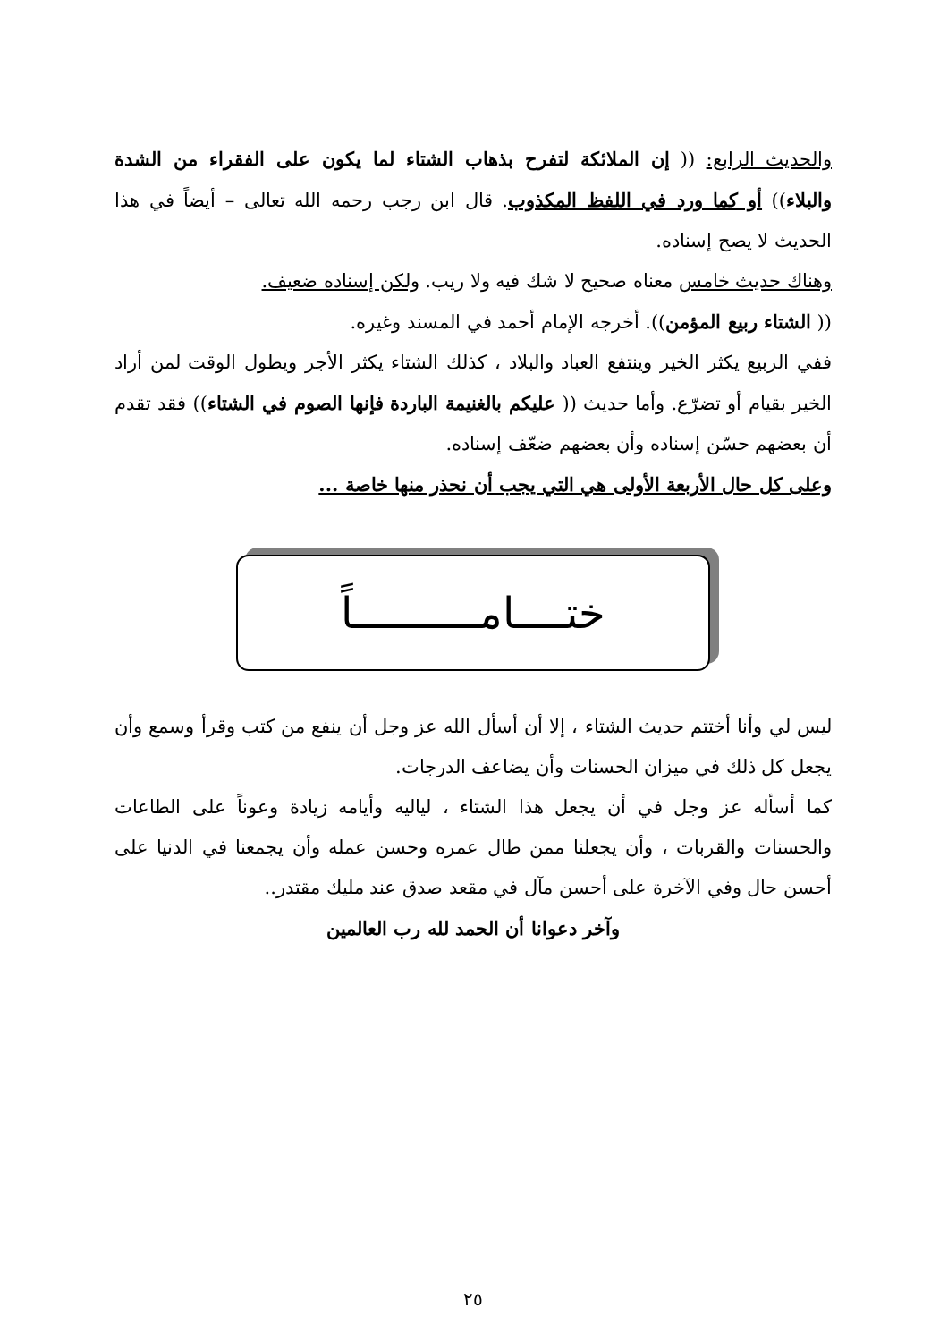والحديث الرابع: (( إن الملائكة لتفرح بذهاب الشتاء لما يكون على الفقراء من الشدة والبلاء)) أو كما ورد في اللفظ المكذوب. قال ابن رجب رحمه الله تعالى – أيضاً في هذا الحديث لا يصح إسناده.
وهناك حديث خامس معناه صحيح لا شك فيه ولا ريب. ولكن إسناده ضعيف.
(( الشتاء ربيع المؤمن)). أخرجه الإمام أحمد في المسند وغيره.
ففي الربيع يكثر الخير وينتفع العباد والبلاد ، كذلك الشتاء يكثر الأجر ويطول الوقت لمن أراد الخير بقيام أو تضرّع. وأما حديث (( عليكم بالغنيمة الباردة فإنها الصوم في الشتاء)) فقد تقدم أن بعضهم حسّن إسناده وأن بعضهم ضعّف إسناده.
وعلى كل حال الأربعة الأولى هي التي يجب أن نحذر منها خاصة ...
ختــــامــــــــــاً
ليس لي وأنا أختتم حديث الشتاء ، إلا أن أسأل الله عز وجل أن ينفع من كتب وقرأ وسمع وأن يجعل كل ذلك في ميزان الحسنات وأن يضاعف الدرجات.
كما أسأله عز وجل في أن يجعل هذا الشتاء ، لياليه وأيامه زيادة وعوناً على الطاعات والحسنات والقربات ، وأن يجعلنا ممن طال عمره وحسن عمله وأن يجمعنا في الدنيا على أحسن حال وفي الآخرة على أحسن مآل في مقعد صدق عند مليك مقتدر..
وآخر دعوانا أن الحمد لله رب العالمين
٢٥